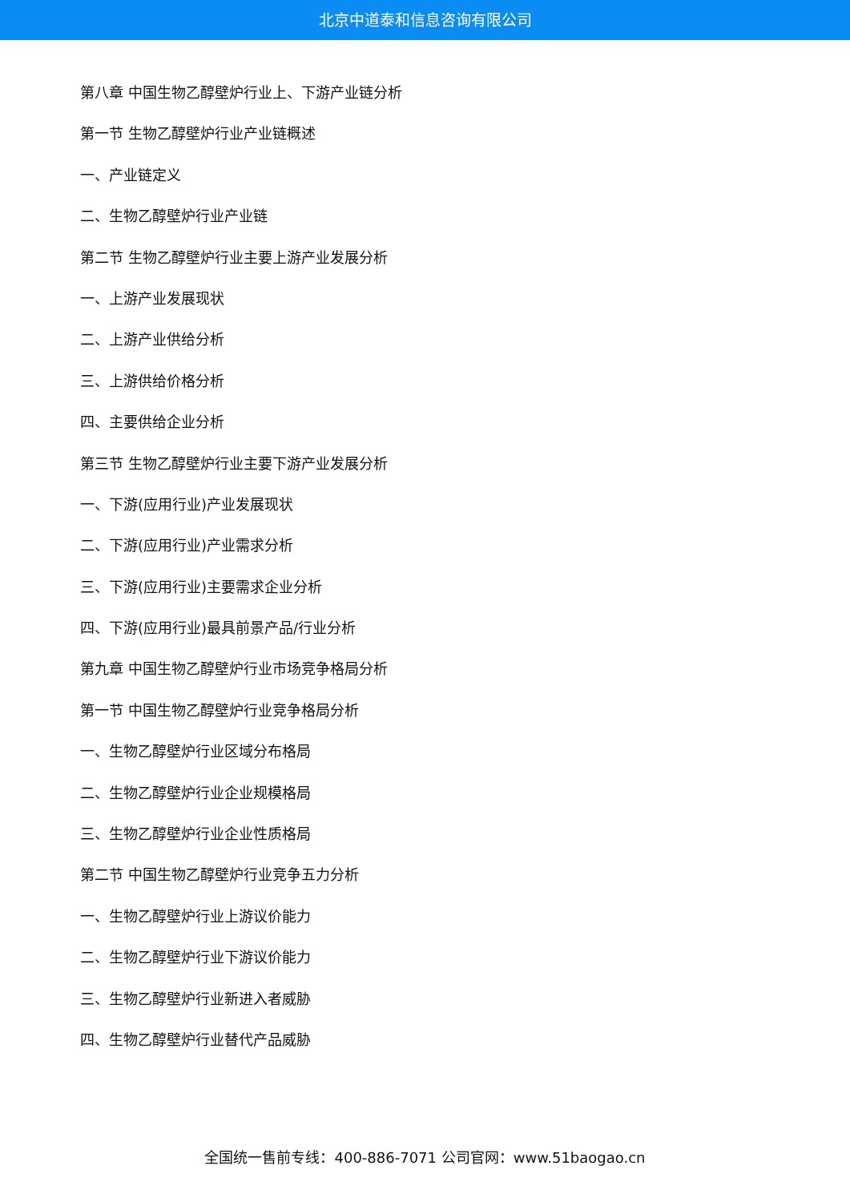北京中道泰和信息咨询有限公司
第八章 中国生物乙醇壁炉行业上、下游产业链分析
第一节 生物乙醇壁炉行业产业链概述
一、产业链定义
二、生物乙醇壁炉行业产业链
第二节 生物乙醇壁炉行业主要上游产业发展分析
一、上游产业发展现状
二、上游产业供给分析
三、上游供给价格分析
四、主要供给企业分析
第三节 生物乙醇壁炉行业主要下游产业发展分析
一、下游(应用行业)产业发展现状
二、下游(应用行业)产业需求分析
三、下游(应用行业)主要需求企业分析
四、下游(应用行业)最具前景产品/行业分析
第九章 中国生物乙醇壁炉行业市场竞争格局分析
第一节 中国生物乙醇壁炉行业竞争格局分析
一、生物乙醇壁炉行业区域分布格局
二、生物乙醇壁炉行业企业规模格局
三、生物乙醇壁炉行业企业性质格局
第二节 中国生物乙醇壁炉行业竞争五力分析
一、生物乙醇壁炉行业上游议价能力
二、生物乙醇壁炉行业下游议价能力
三、生物乙醇壁炉行业新进入者威胁
四、生物乙醇壁炉行业替代产品威胁
全国统一售前专线：400-886-7071 公司官网：www.51baogao.cn